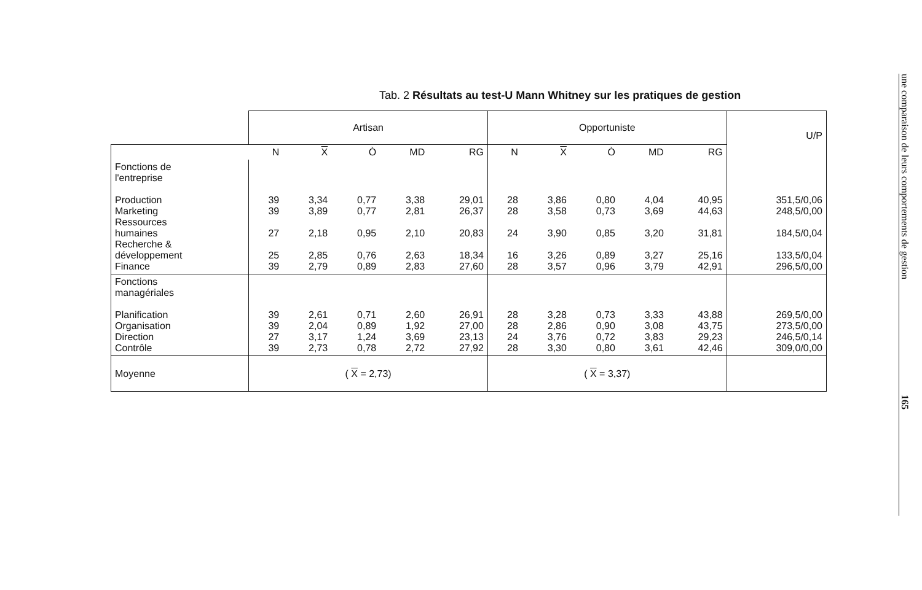Tab. 2 Résultats au test-U Mann Whitney sur les pratiques de gestion
| | Artisan | | | | | Opportuniste | | | | | U/P |
| --- | --- | --- | --- | --- | --- | --- | --- | --- | --- | --- | --- |
| | N | X | Ò | MD | RG | N | X | Ò | MD | RG | |
| Fonctions de l'entreprise Production Marketing Ressources humaines Recherche & développement Finance | 39 39 27 25 39 | 3,34 3,89 2,18 2,85 2,79 | 0,77 0,77 0,95 0,76 0,89 | 3,38 2,81 2,10 2,63 2,83 | 29,01 26,37 20,83 18,34 27,60 | 28 28 24 16 28 | 3,86 3,58 3,90 3,26 3,57 | 0,80 0,73 0,85 0,89 0,96 | 4,04 3,69 3,20 3,27 3,79 | 40,95 44,63 31,81 25,16 42,91 | 351,5/0,06 248,5/0,00 184,5/0,04 133,5/0,04 296,5/0,00 |
| Fonctions managériales Planification Organisation Direction Contrôle | 39 39 27 39 | 2,61 2,04 3,17 2,73 | 0,71 0,89 1,24 0,78 | 2,60 1,92 3,69 2,72 | 26,91 27,00 23,13 27,92 | 28 28 24 28 | 3,28 2,86 3,76 3,30 | 0,73 0,90 0,72 0,80 | 3,33 3,08 3,83 3,61 | 43,88 43,75 29,23 42,46 | 269,5/0,00 273,5/0,00 246,5/0,14 309,0/0,00 |
| Moyenne | ( X = 2,73) | | | | | ( X = 3,37) | | | | | |
une comparaison de leurs comportements de gestion 165